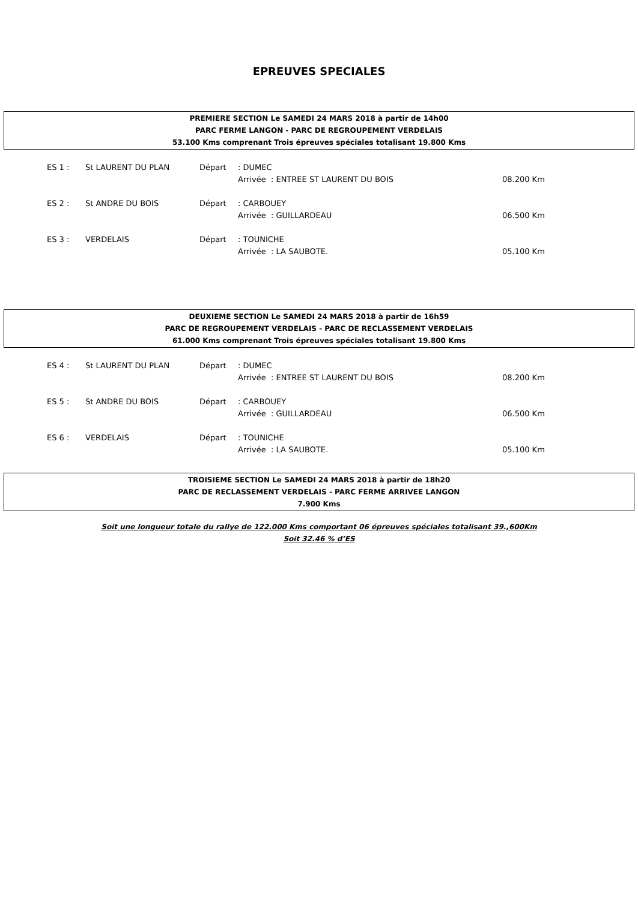EPREUVES SPECIALES
PREMIERE SECTION Le SAMEDI 24 MARS 2018 à partir de 14h00
PARC FERME LANGON - PARC DE REGROUPEMENT VERDELAIS
53.100 Kms comprenant Trois épreuves spéciales totalisant 19.800 Kms
| ES 1 : | St LAURENT DU PLAN | Départ | : DUMEC | |
| | | | Arrivée : ENTREE ST LAURENT DU BOIS | 08.200 Km |
| ES 2 : | St ANDRE DU BOIS | Départ | : CARBOUEY | |
| | | | Arrivée : GUILLARDEAU | 06.500 Km |
| ES 3 : | VERDELAIS | Départ | : TOUNICHE | |
| | | | Arrivée : LA SAUBOTE. | 05.100 Km |
DEUXIEME SECTION Le SAMEDI 24 MARS 2018 à partir de 16h59
PARC DE REGROUPEMENT VERDELAIS - PARC DE RECLASSEMENT VERDELAIS
61.000 Kms comprenant Trois épreuves spéciales totalisant 19.800 Kms
| ES 4 : | St LAURENT DU PLAN | Départ | : DUMEC | |
| | | | Arrivée : ENTREE ST LAURENT DU BOIS | 08.200 Km |
| ES 5 : | St ANDRE DU BOIS | Départ | : CARBOUEY | |
| | | | Arrivée : GUILLARDEAU | 06.500 Km |
| ES 6 : | VERDELAIS | Départ | : TOUNICHE | |
| | | | Arrivée : LA SAUBOTE. | 05.100 Km |
TROISIEME SECTION Le SAMEDI 24 MARS 2018 à partir de 18h20
PARC DE RECLASSEMENT VERDELAIS - PARC FERME ARRIVEE LANGON
7.900 Kms
Soit une longueur totale du rallye de 122.000 Kms comportant 06 épreuves spéciales totalisant 39.,600Km
Soit 32.46 % d’ES